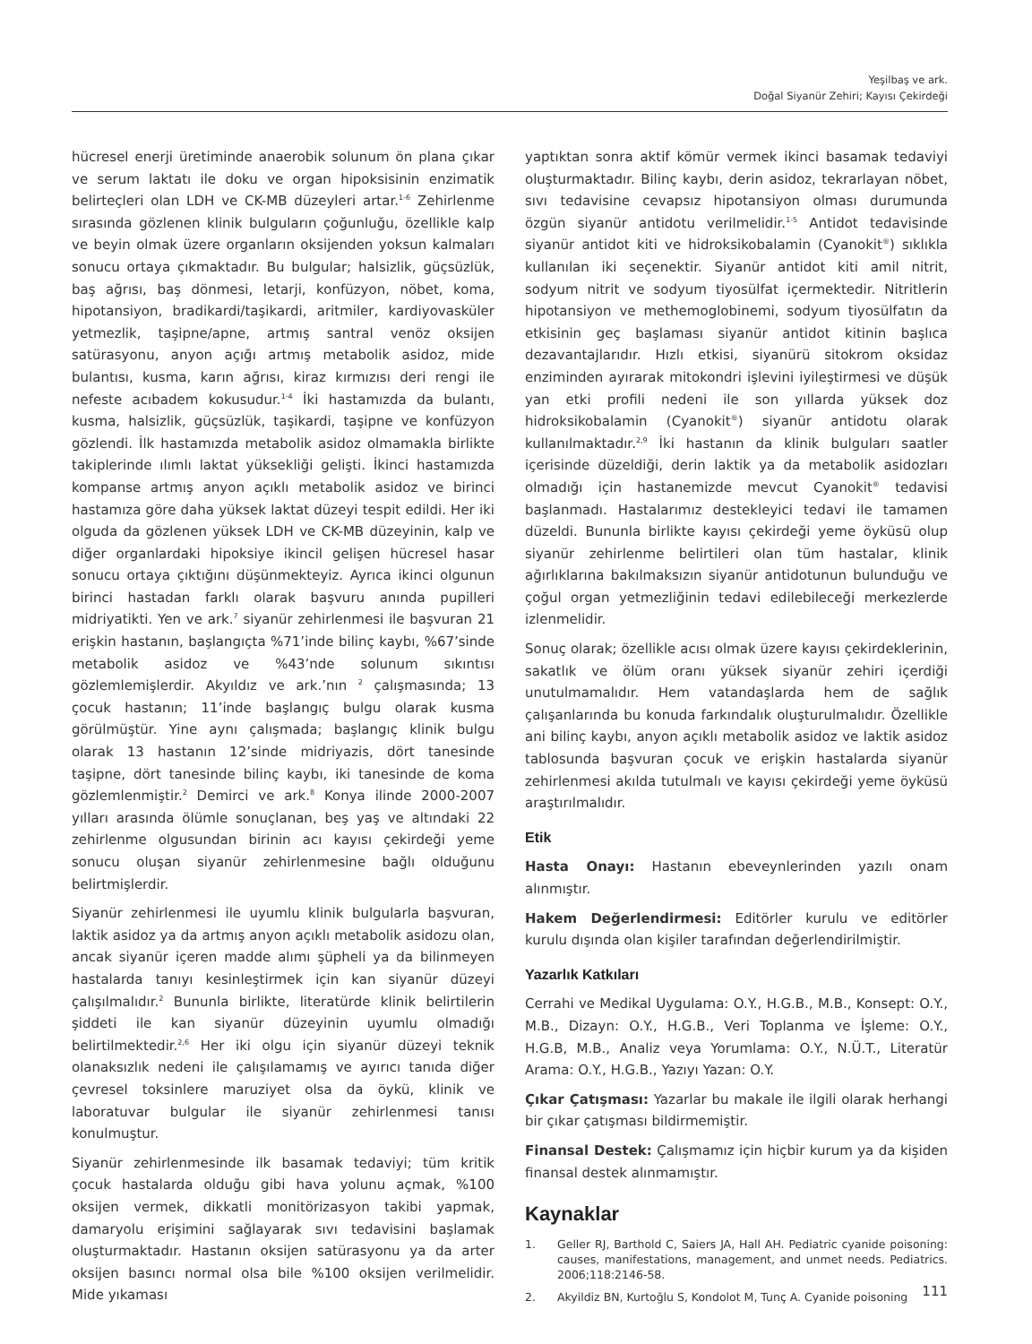Yeşilbaş ve ark.
Doğal Siyanür Zehiri; Kayısı Çekirdeği
hücresel enerji üretiminde anaerobik solunum ön plana çıkar ve serum laktatı ile doku ve organ hipoksisinin enzimatik belirteçleri olan LDH ve CK-MB düzeyleri artar.<sup>1-6</sup> Zehirlenme sırasında gözlenen klinik bulguların çoğunluğu, özellikle kalp ve beyin olmak üzere organların oksijenden yoksun kalmaları sonucu ortaya çıkmaktadır. Bu bulgular; halsizlik, güçsüzlük, baş ağrısı, baş dönmesi, letarji, konfüzyon, nöbet, koma, hipotansiyon, bradikardi/taşikardi, aritmiler, kardiyovasküler yetmezlik, taşipne/apne, artmış santral venöz oksijen satürasyonu, anyon açığı artmış metabolik asidoz, mide bulantısı, kusma, karın ağrısı, kiraz kırmızısı deri rengi ile nefeste acıbadem kokusudur.<sup>1-4</sup> İki hastamızda da bulantı, kusma, halsizlik, güçsüzlük, taşikardi, taşipne ve konfüzyon gözlendi. İlk hastamızda metabolik asidoz olmamakla birlikte takiplerinde ılımlı laktat yüksekliği gelişti. İkinci hastamızda kompanse artmış anyon açıklı metabolik asidoz ve birinci hastamıza göre daha yüksek laktat düzeyi tespit edildi. Her iki olguda da gözlenen yüksek LDH ve CK-MB düzeyinin, kalp ve diğer organlardaki hipoksiye ikincil gelişen hücresel hasar sonucu ortaya çıktığını düşünmekteyiz. Ayrıca ikinci olgunun birinci hastadan farklı olarak başvuru anında pupilleri midriyatikti. Yen ve ark.<sup>7</sup> siyanür zehirlenmesi ile başvuran 21 erişkin hastanın, başlangıçta %71’inde bilinç kaybı, %67’sinde metabolik asidoz ve %43’nde solunum sıkıntısı gözlemlemişlerdir. Akyıldız ve ark.’nın <sup>2</sup> çalışmasında; 13 çocuk hastanın; 11’inde başlangıç bulgu olarak kusma görülmüştür. Yine aynı çalışmada; başlangıç klinik bulgu olarak 13 hastanın 12’sinde midriyazis, dört tanesinde taşipne, dört tanesinde bilinç kaybı, iki tanesinde de koma gözlemlenmiştir.<sup>2</sup> Demirci ve ark.<sup>8</sup> Konya ilinde 2000-2007 yılları arasında ölümle sonuçlanan, beş yaş ve altındaki 22 zehirlenme olgusundan birinin acı kayısı çekirdeği yeme sonucu oluşan siyanür zehirlenmesine bağlı olduğunu belirtmişlerdir.
Siyanür zehirlenmesi ile uyumlu klinik bulgularla başvuran, laktik asidoz ya da artmış anyon açıklı metabolik asidozu olan, ancak siyanür içeren madde alımı şüpheli ya da bilinmeyen hastalarda tanıyı kesinleştirmek için kan siyanür düzeyi çalışılmalıdır.<sup>2</sup> Bununla birlikte, literatürde klinik belirtilerin şiddeti ile kan siyanür düzeyinin uyumlu olmadığı belirtilmektedir.<sup>2,6</sup> Her iki olgu için siyanür düzeyi teknik olanaksızlık nedeni ile çalışılamamış ve ayırıcı tanıda diğer çevresel toksinlere maruziyet olsa da öykü, klinik ve laboratuvar bulgular ile siyanür zehirlenmesi tanısı konulmuştur.
Siyanür zehirlenmesinde ilk basamak tedaviyi; tüm kritik çocuk hastalarda olduğu gibi hava yolunu açmak, %100 oksijen vermek, dikkatli monitörizasyon takibi yapmak, damaryolu erişimini sağlayarak sıvı tedavisini başlamak oluşturmaktadır. Hastanın oksijen satürasyonu ya da arter oksijen basıncı normal olsa bile %100 oksijen verilmelidir. Mide yıkaması
yaptıktan sonra aktif kömür vermek ikinci basamak tedaviyi oluşturmaktadır. Bilinç kaybı, derin asidoz, tekrarlayan nöbet, sıvı tedavisine cevapsız hipotansiyon olması durumunda özgün siyanür antidotu verilmelidir.<sup>1-5</sup> Antidot tedavisinde siyanür antidot kiti ve hidroksikobalamin (Cyanokit<sup>®</sup>) sıklıkla kullanılan iki seçenektir. Siyanür antidot kiti amil nitrit, sodyum nitrit ve sodyum tiyosülfat içermektedir. Nitritlerin hipotansiyon ve methemoglobinemi, sodyum tiyosülfatın da etkisinin geç başlaması siyanür antidot kitinin başlıca dezavantajlarıdır. Hızlı etkisi, siyanürü sitokrom oksidaz enziminden ayırarak mitokondri işlevini iyileştirmesi ve düşük yan etki profili nedeni ile son yıllarda yüksek doz hidroksikobalamin (Cyanokit<sup>®</sup>) siyanür antidotu olarak kullanılmaktadır.<sup>2,9</sup> İki hastanın da klinik bulguları saatler içerisinde düzeldiği, derin laktik ya da metabolik asidozları olmadığı için hastanemizde mevcut Cyanokit<sup>®</sup> tedavisi başlanmadı. Hastalarımız destekleyici tedavi ile tamamen düzeldi. Bununla birlikte kayısı çekirdeği yeme öyküsü olup siyanür zehirlenme belirtileri olan tüm hastalar, klinik ağırlıklarına bakılmaksızın siyanür antidotunun bulunduğu ve çoğul organ yetmezliğinin tedavi edilebileceği merkezlerde izlenmelidir.
Sonuç olarak; özellikle acısı olmak üzere kayısı çekirdeklerinin, sakatlık ve ölüm oranı yüksek siyanür zehiri içerdiği unutulmamalıdır. Hem vatandaşlarda hem de sağlık çalışanlarında bu konuda farkındalık oluşturulmalıdır. Özellikle ani bilinç kaybı, anyon açıklı metabolik asidoz ve laktik asidoz tablosunda başvuran çocuk ve erişkin hastalarda siyanür zehirlenmesi akılda tutulmalı ve kayısı çekirdeği yeme öyküsü araştırılmalıdır.
Etik
Hasta Onayı: Hastanın ebeveynlerinden yazılı onam alınmıştır.
Hakem Değerlendirmesi: Editörler kurulu ve editörler kurulu dışında olan kişiler tarafından değerlendirilmiştir.
Yazarlık Katkıları
Cerrahi ve Medikal Uygulama: O.Y., H.G.B., M.B., Konsept: O.Y., M.B., Dizayn: O.Y., H.G.B., Veri Toplanma ve İşleme: O.Y., H.G.B, M.B., Analiz veya Yorumlama: O.Y., N.Ü.T., Literatür Arama: O.Y., H.G.B., Yazıyı Yazan: O.Y.
Çıkar Çatışması: Yazarlar bu makale ile ilgili olarak herhangi bir çıkar çatışması bildirmemiştir.
Finansal Destek: Çalışmamız için hiçbir kurum ya da kişiden finansal destek alınmamıştır.
Kaynaklar
1. Geller RJ, Barthold C, Saiers JA, Hall AH. Pediatric cyanide poisoning: causes, manifestations, management, and unmet needs. Pediatrics. 2006;118:2146-58.
2. Akyildiz BN, Kurtoğlu S, Kondolot M, Tunç A. Cyanide poisoning
111